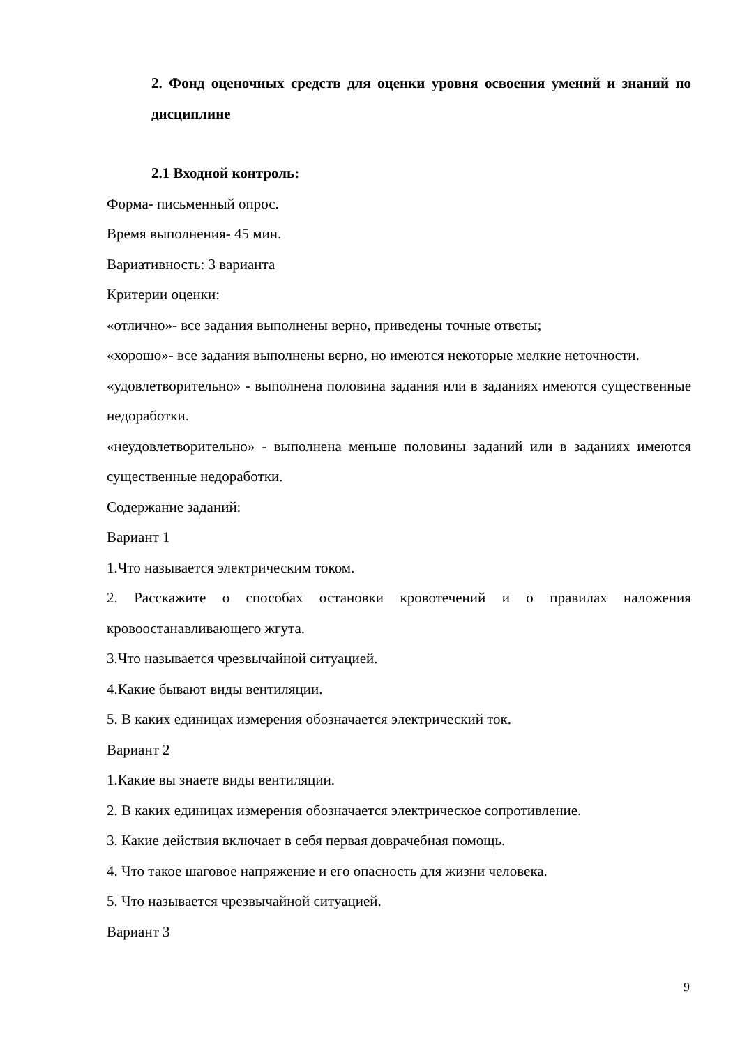2. Фонд оценочных средств для оценки уровня освоения умений и знаний по дисциплине
2.1 Входной контроль:
Форма- письменный опрос.
Время выполнения- 45 мин.
Вариативность: 3 варианта
Критерии оценки:
«отлично»- все задания выполнены верно, приведены точные ответы;
«хорошо»- все задания выполнены верно, но имеются некоторые мелкие неточности.
«удовлетворительно» - выполнена половина задания или в заданиях имеются существенные недоработки.
«неудовлетворительно» - выполнена меньше половины заданий или в заданиях имеются существенные недоработки.
Содержание заданий:
Вариант 1
1.Что называется электрическим током.
2. Расскажите о способах остановки кровотечений и о правилах наложения кровоостанавливающего жгута.
3.Что называется чрезвычайной ситуацией.
4.Какие бывают виды вентиляции.
5. В каких единицах измерения обозначается электрический ток.
Вариант 2
1.Какие вы знаете виды вентиляции.
2. В каких единицах измерения обозначается электрическое сопротивление.
3. Какие действия включает в себя первая доврачебная помощь.
4. Что такое шаговое напряжение и его опасность для жизни человека.
5. Что называется чрезвычайной ситуацией.
Вариант 3
9